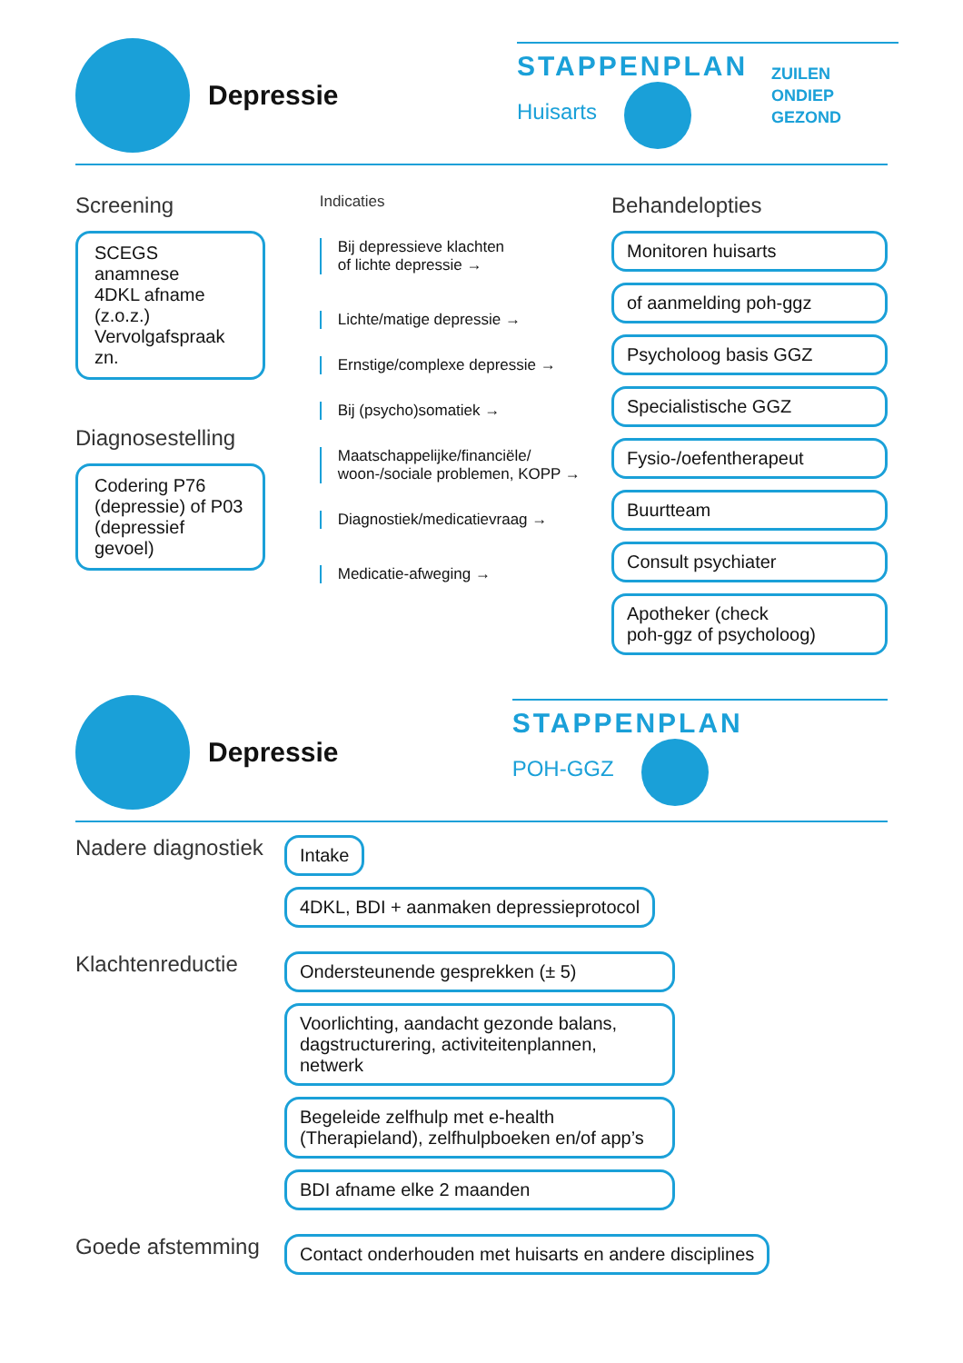Depressie
STAPPENPLAN
Huisarts
ZUILEN
ONDIEP
GEZOND
Screening
SCEGS anamnese
4DKL afname (z.o.z.)
Vervolgafspraak zn.
Diagnosestelling
Codering P76
(depressie) of P03
(depressief gevoel)
Indicaties
Bij depressieve klachten
of lichte depressie →
Lichte/matige depressie →
Ernstige/complexe depressie →
Bij (psycho)somatiek →
Maatschappelijke/financiële/
woon-/sociale problemen, KOPP →
Diagnostiek/medicatievraag →
Medicatie-afweging →
Behandelopties
Monitoren huisarts
of aanmelding poh-ggz
Psycholoog basis GGZ
Specialistische GGZ
Fysio-/oefentherapeut
Buurtteam
Consult psychiater
Apotheker (check
poh-ggz of psycholoog)
Depressie
STAPPENPLAN
POH-GGZ
Nadere diagnostiek
Intake
4DKL, BDI + aanmaken depressieprotocol
Klachtenreductie
Ondersteunende gesprekken (± 5)
Voorlichting, aandacht gezonde balans, dagstructurering, activiteitenplannen, netwerk
Begeleide zelfhulp met e-health (Therapieland), zelfhulpboeken en/of app’s
BDI afname elke 2 maanden
Goede afstemming
Contact onderhouden met huisarts en andere disciplines